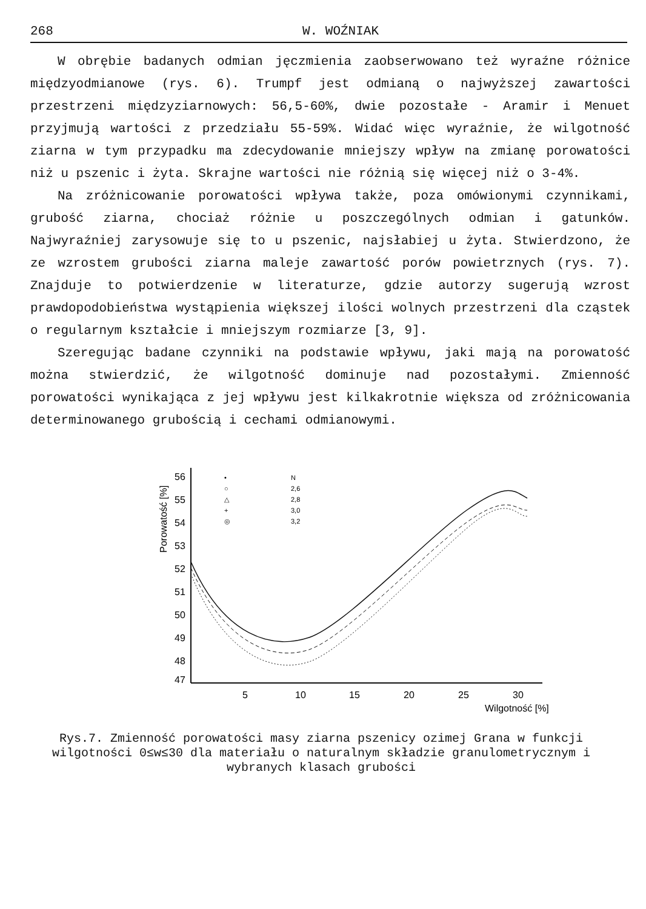268 W. WOŹNIAK
W obrębie badanych odmian jęczmienia zaobserwowano też wyraźne różnice międzyodmianowe (rys. 6). Trumpf jest odmianą o najwyższej zawartości przestrzeni międzyziarnowych: 56,5-60%, dwie pozostałe - Aramir i Menuet przyjmują wartości z przedziału 55-59%. Widać więc wyraźnie, że wilgotność ziarna w tym przypadku ma zdecydowanie mniejszy wpływ na zmianę porowatości niż u pszenic i żyta. Skrajne wartości nie różnią się więcej niż o 3-4%.
Na zróżnicowanie porowatości wpływa także, poza omówionymi czynnikami, grubość ziarna, chociaż różnie u poszczególnych odmian i gatunków. Najwyraźniej zarysowuje się to u pszenic, najsłabiej u żyta. Stwierdzono, że ze wzrostem grubości ziarna maleje zawartość porów powietrznych (rys. 7). Znajduje to potwierdzenie w literaturze, gdzie autorzy sugerują wzrost prawdopodobieństwa wystąpienia większej ilości wolnych przestrzeni dla cząstek o regularnym kształcie i mniejszym rozmiarze [3, 9].
Szeregując badane czynniki na podstawie wpływu, jaki mają na porowatość można stwierdzić, że wilgotność dominuje nad pozostałymi. Zmienność porowatości wynikająca z jej wpływu jest kilkakrotnie większa od zróżnicowania determinowanego grubością i cechami odmianowymi.
Porowatość [%]
56
55
54
53
52
51
50
49
48
47
5
10
15
20
25
30
Wilgotność [%]
•
N
○
2,6
△
2,8
+
3,0
◎
3,2
Rys.7. Zmienność porowatości masy ziarna pszenicy ozimej Grana w funkcji wilgotności 0≤w≤30 dla materiału o naturalnym składzie granulometrycznym i wybranych klasach grubości